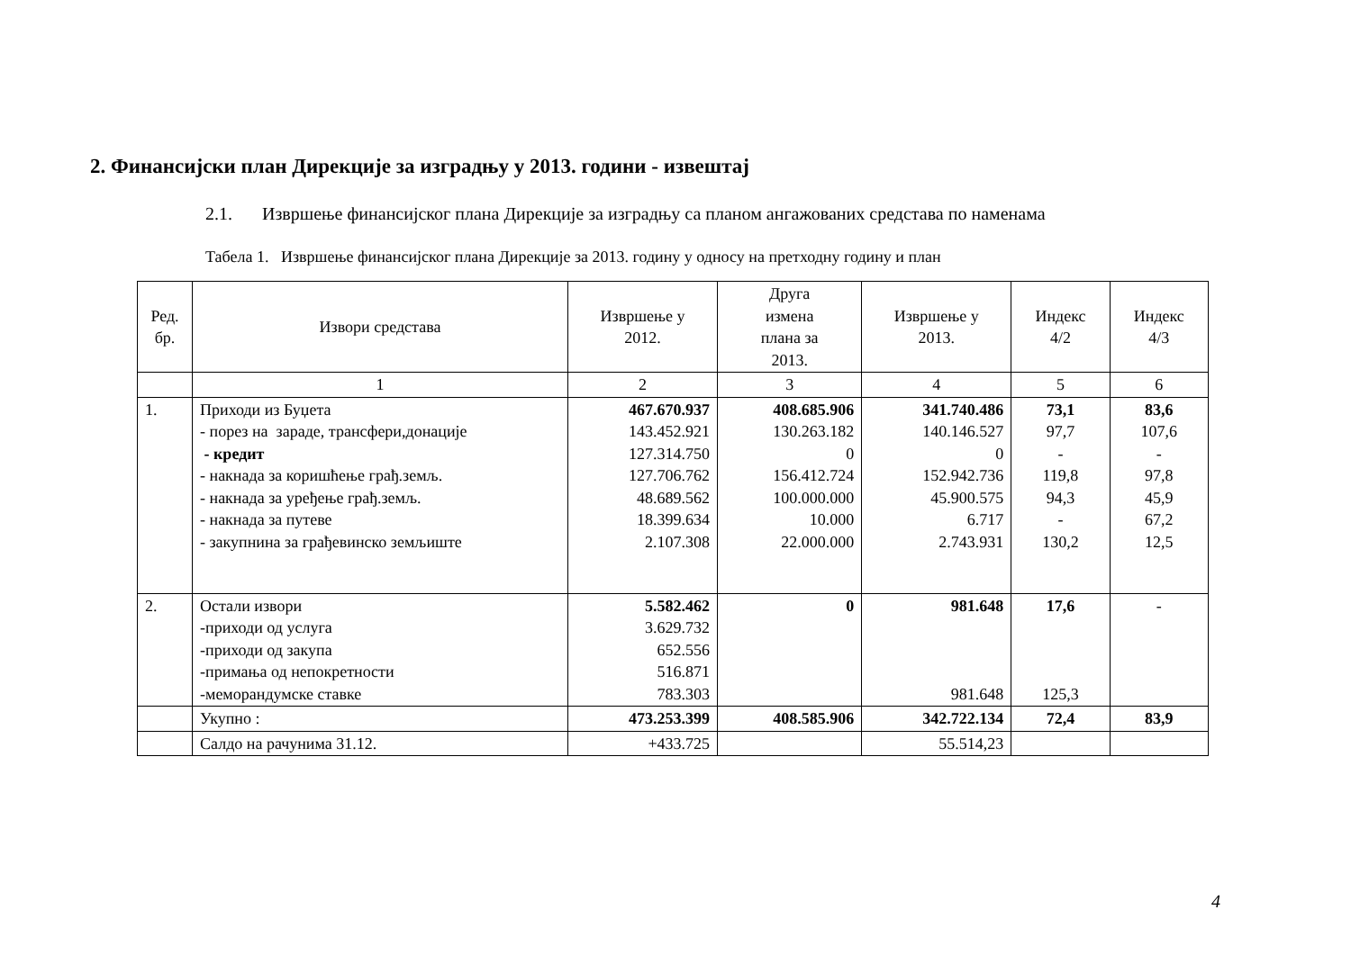2. Финансијски план Дирекције за изградњу у 2013. години - извештај
2.1. Извршење финансијског плана Дирекције за изградњу са планом ангажованих средстава по наменама
Табела 1. Извршење финансијског плана Дирекције за 2013. годину у односу на претходну годину и план
| Ред. бр. | Извори средстава | Извршење у 2012. | Друга измена плана за 2013. | Извршење у 2013. | Индекс 4/2 | Индекс 4/3 |
| --- | --- | --- | --- | --- | --- | --- |
| | 1 | 2 | 3 | 4 | 5 | 6 |
| 1. | Приходи из Буџета - порез на зараде, трансфери,донације - кредит - накнада за коришћење грађ.земљ. - накнада за уређење грађ.земљ. - накнада за путеве - закупнина за грађевинско земљиште | 467.670.937 143.452.921 127.314.750 127.706.762 48.689.562 18.399.634 2.107.308 | 408.685.906 130.263.182 0 156.412.724 100.000.000 10.000 22.000.000 | 341.740.486 140.146.527 0 152.942.736 45.900.575 6.717 2.743.931 | 73,1 97,7 - 119,8 94,3 - 130,2 | 83,6 107,6 - 97,8 45,9 67,2 12,5 |
| 2. | Остали извори -приходи од услуга -приходи од закупа -примања од непокретности -меморандумске ставке | 5.582.462 3.629.732 652.556 516.871 783.303 | 0 | 981.648 981.648 | 17,6 125,3 | - |
| | Укупно : | 473.253.399 | 408.585.906 | 342.722.134 | 72,4 | 83,9 |
| | Салдо на рачунима 31.12. | +433.725 | | 55.514,23 | | |
4